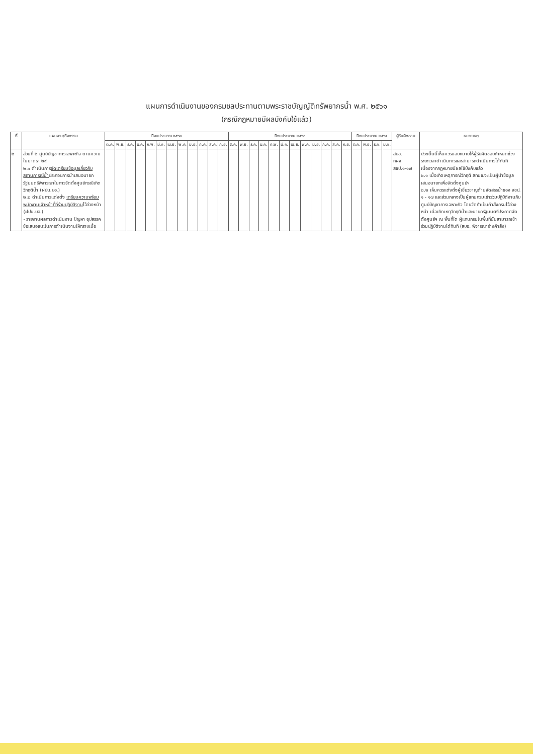แผนการดำเนินงานของกรมชลประทานตามพระราชบัญญัติทรัพยากรน้ำ พ.ศ. ๒๕๖๑
(กรณีกฎหมายมีผลบังคับใช้แล้ว)
| ที่ | แผนงาน/กิจกรรม | ปีงบประมาณ ๒๕๖๒ | | | | | | | | | | | | ปีงบประมาณ ๒๕๖๓ | | | | | | | | | | | | ปีงบประมาณ ๒๕๖๔ | | | | ผู้รับผิดชอบ | หมายเหตุ |
| --- | --- | --- | --- | --- | --- | --- | --- | --- | --- | --- | --- | --- | --- | --- | --- | --- | --- | --- | --- | --- | --- | --- | --- | --- | --- | --- | --- | --- | --- | --- | --- |
| | | ต.ค. | พ.ย. | ธ.ค. | ม.ค. | ก.พ. | มี.ค. | เม.ย. | พ.ค. | มิ.ย. | ก.ค. | ส.ค. | ก.ย. | ต.ค. | พ.ย. | ธ.ค. | ม.ค. | ก.พ. | มี.ค. | เม.ย. | พ.ค. | มิ.ย. | ก.ค. | ส.ค. | ก.ย. | ต.ค. | พ.ย. | ธ.ค. | ม.ค. | | |
| ๒ | ส่วนที่ ๒ ศูนย์บัญชาการเฉพาะกิจ ตามความในมาตรา ๒๙ ๒.๑ ดำเนินการ จัดเตรียมข้อมูลเกี่ยวกับสถานการณ์น้ำ ประกอบการนำเสนอนายกรัฐมนตรีพิจารณาในการจัดตั้งศูนย์กรณีเกิดวิกฤติน้ำ (ฝปน.บอ.) ๒.๒ ดำเนินการแต่งตั้ง เตรียมความพร้อมพนักงานเจ้าหน้าที่ที่ร่วมปฏิบัติงาน ไว้ล่วงหน้า (ฝปน.บอ.) - รายงานผลการดำเนินงาน ปัญหา อุปสรรค ข้อเสนอแนะในการดำเนินงานให้ทราบเมื่อ | | | | | | | | | | | | | | | | | | | | | | | | | | | | | สบอ. กผง. สชป.๑-๑๗ | ประเด็นนี้เห็นควรมอบหมายให้ผู้รับผิดชอบกำหนดช่วงระยะเวลาดำเนินการและสามารถดำเนินการได้ทันทีเนื่องจากกฎหมายมีผลใช้บังคับแล้ว ๒.๑ เมื่อเกิดเหตุการณ์วิกฤติ สทนช.จะเป็นผู้นำข้อมูลเสนอนายกเพื่อจัดตั้งศูนย์ฯ ๒.๒ เห็นควรแต่งตั้งผู้เชี่ยวชาญด้านจัดสรรน้ำของ สชป. ๑ - ๑๗ และส่วนกลางเป็นผู้แทนกรมเข้าร่วมปฏิบัติงานกับศูนย์บัญชาการเฉพาะกิจ โดยจัดทำเป็นคำสั่งกรมไว้ล่วงหน้า เมื่อเกิดเหตุวิกฤติน้ำและนายกรัฐมนตรีประกาศจัดตั้งศูนย์ฯ ณ พื้นที่ใด ผู้แทนกรมในพื้นที่นั้นสามารถเข้าร่วมปฏิบัติงานได้ทันที (สบอ. พิจารณาร่างคำสั่ง) |